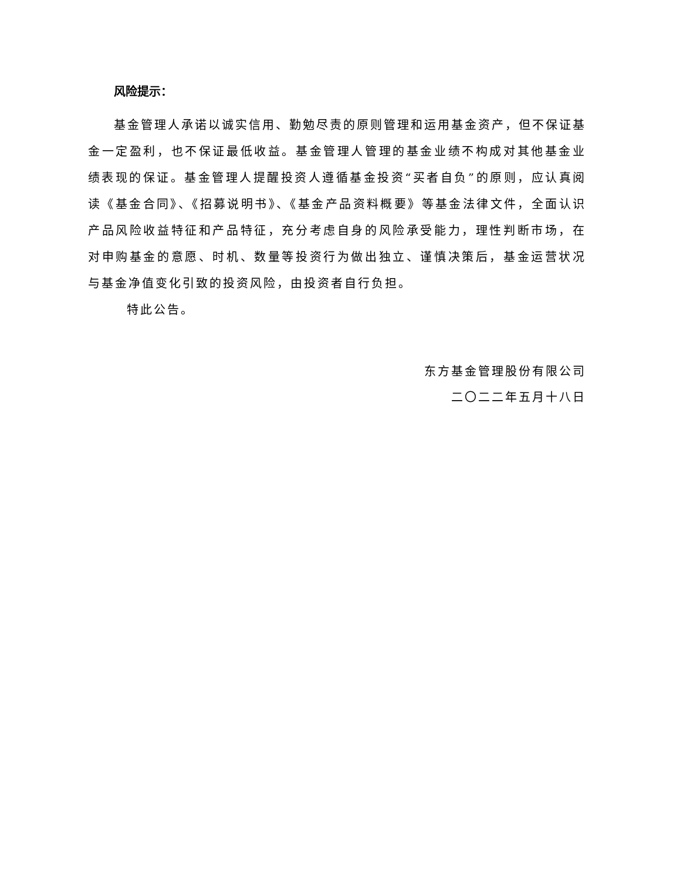风险提示：
基金管理人承诺以诚实信用、勤勉尽责的原则管理和运用基金资产，但不保证基金一定盈利，也不保证最低收益。基金管理人管理的基金业绩不构成对其他基金业绩表现的保证。基金管理人提醒投资人遵循基金投资“买者自负”的原则，应认真阅读《基金合同》、《招募说明书》、《基金产品资料概要》等基金法律文件，全面认识产品风险收益特征和产品特征，充分考虑自身的风险承受能力，理性判断市场，在对申购基金的意愿、时机、数量等投资行为做出独立、谨慎决策后，基金运营状况与基金净值变化引致的投资风险，由投资者自行负担。
特此公告。
东方基金管理股份有限公司
二〇二二年五月十八日